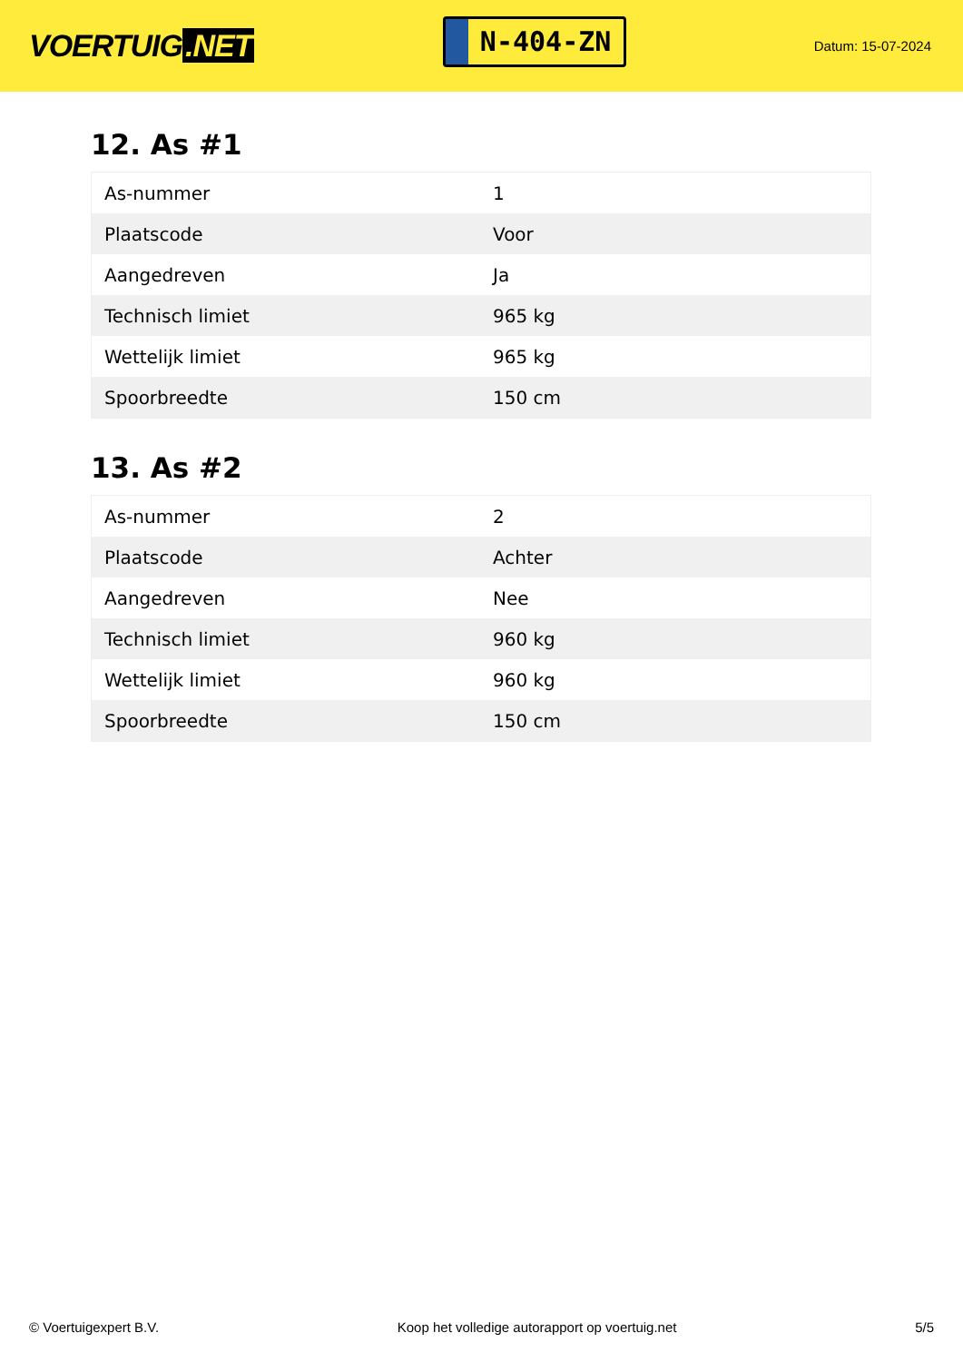VOERTUIG.NET
N-404-ZN
Datum: 15-07-2024
12. As #1
| As-nummer | 1 |
| Plaatscode | Voor |
| Aangedreven | Ja |
| Technisch limiet | 965 kg |
| Wettelijk limiet | 965 kg |
| Spoorbreedte | 150 cm |
13. As #2
| As-nummer | 2 |
| Plaatscode | Achter |
| Aangedreven | Nee |
| Technisch limiet | 960 kg |
| Wettelijk limiet | 960 kg |
| Spoorbreedte | 150 cm |
© Voertuigexpert B.V. Koop het volledige autorapport op voertuig.net 5/5